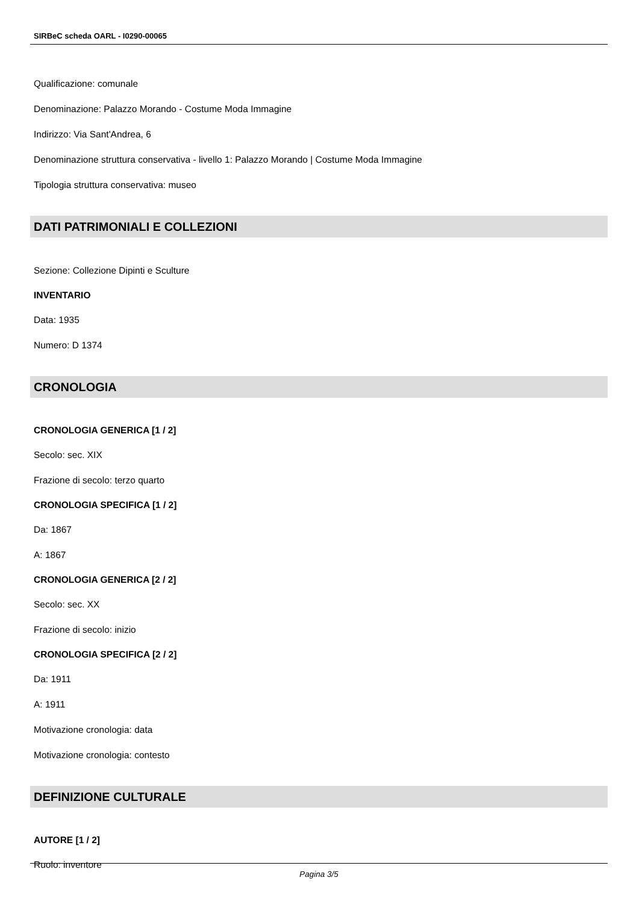SIRBeC scheda OARL - I0290-00065
Qualificazione: comunale
Denominazione: Palazzo Morando - Costume Moda Immagine
Indirizzo: Via Sant'Andrea, 6
Denominazione struttura conservativa - livello 1: Palazzo Morando | Costume Moda Immagine
Tipologia struttura conservativa: museo
DATI PATRIMONIALI E COLLEZIONI
Sezione: Collezione Dipinti e Sculture
INVENTARIO
Data: 1935
Numero: D 1374
CRONOLOGIA
CRONOLOGIA GENERICA [1 / 2]
Secolo: sec. XIX
Frazione di secolo: terzo quarto
CRONOLOGIA SPECIFICA [1 / 2]
Da: 1867
A: 1867
CRONOLOGIA GENERICA [2 / 2]
Secolo: sec. XX
Frazione di secolo: inizio
CRONOLOGIA SPECIFICA [2 / 2]
Da: 1911
A: 1911
Motivazione cronologia: data
Motivazione cronologia: contesto
DEFINIZIONE CULTURALE
AUTORE [1 / 2]
Ruolo: inventore
Pagina 3/5